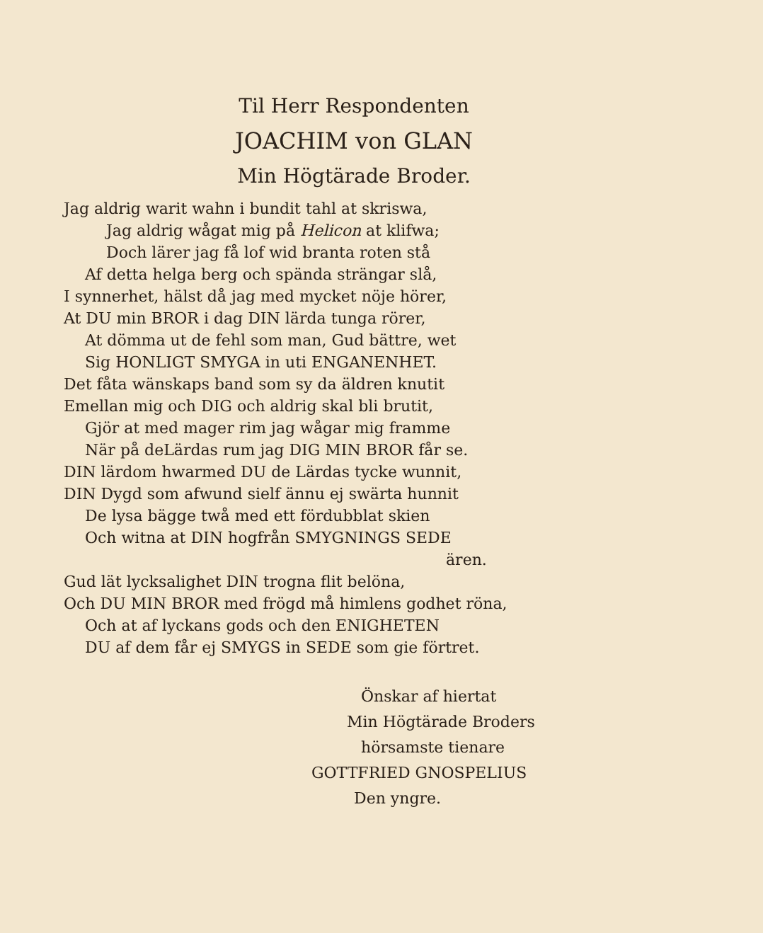Til Herr Respondenten
JOACHIM von GLAN
Min Högtärade Broder.
Jag aldrig warit wahn i bundit tahl at skriswa,
Jag aldrig wågat mig på Helicon at klifwa;
Doch lärer jag få lof wid branta roten stå
Af detta helga berg och spända strängar slå,
I synnerhet, hälst då jag med mycket nöje hörer,
At DU min BROR i dag DIN lärda tunga rörer,
At dömma ut de fehl som man, Gud bättre, wet
Sig HONLIGT SMYGA in uti ENGANENHET.
Det fåta wänskaps band som sy da äldren knutit
Emellan mig och DIG och aldrig skal bli brutit,
Gjör at med mager rim jag wågar mig framme
När på deLärdas rum jag DIG MIN BROR får se.
DIN lärdom hwarmed DU de Lärdas tycke wunnit,
DIN Dygd som afwund sielf ännu ej swärta hunnit
De lysa bägge twå med ett fördubblat skien
Och witna at DIN hogfrån SMYGNINGS SEDE
ären.
Gud lät lycksalighet DIN trogna flit belöna,
Och DU MIN BROR med frögd må himlens godhet röna,
Och at af lyckans gods och den ENIGHETEN
DU af dem får ej SMYGS in SEDE som gie förtret.
Önskar af hiertat
Min Högtärade Broders
hörsamste tienare
GOTTFRIED GNOSPELIUS
Den yngre.